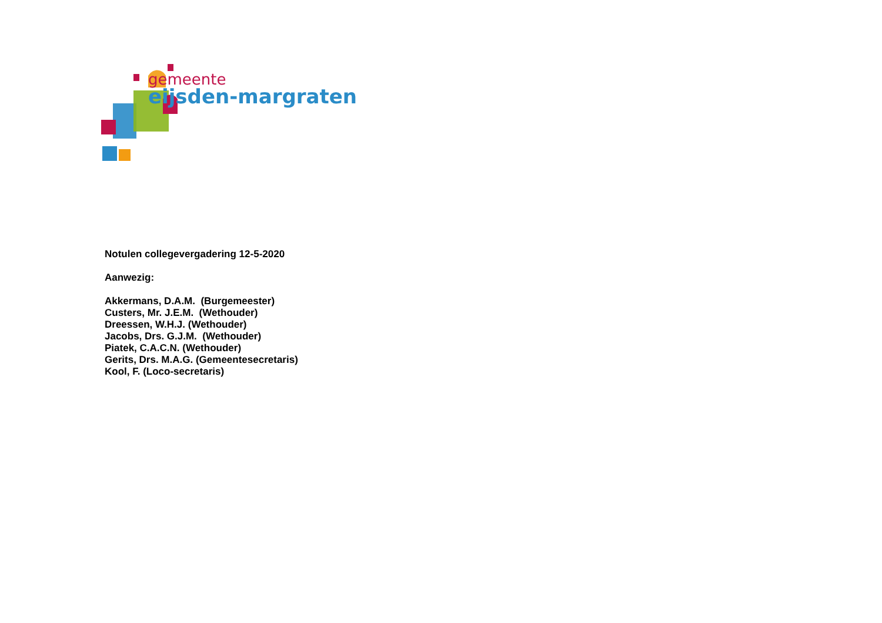gemeente
eijsden-margraten
Notulen collegevergadering 12-5-2020
Aanwezig:
Akkermans, D.A.M. (Burgemeester)
Custers, Mr. J.E.M. (Wethouder)
Dreessen, W.H.J. (Wethouder)
Jacobs, Drs. G.J.M. (Wethouder)
Piatek, C.A.C.N. (Wethouder)
Gerits, Drs. M.A.G. (Gemeentesecretaris)
Kool, F. (Loco-secretaris)